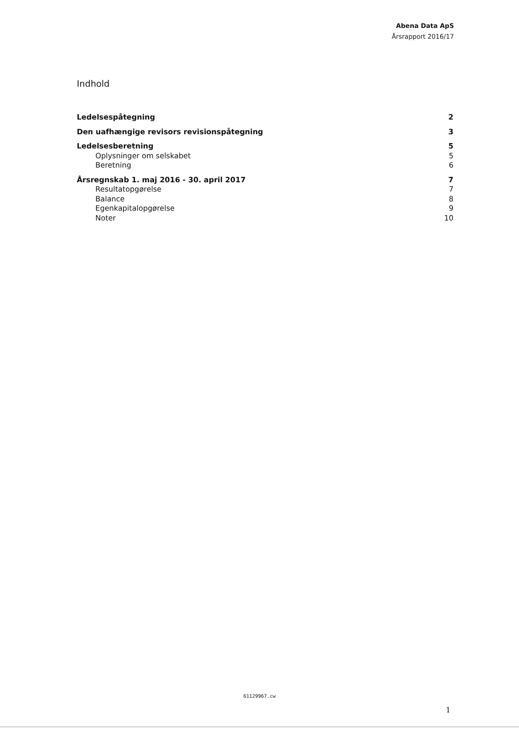Abena Data ApS
Årsrapport 2016/17
Indhold
Ledelsespåtegning 2
Den uafhængige revisors revisionspåtegning 3
Ledelsesberetning 5
Oplysninger om selskabet 5
Beretning 6
Årsregnskab 1. maj 2016 - 30. april 2017 7
Resultatopgørelse 7
Balance 8
Egenkapitalopgørelse 9
Noter 10
61129967.cw
1